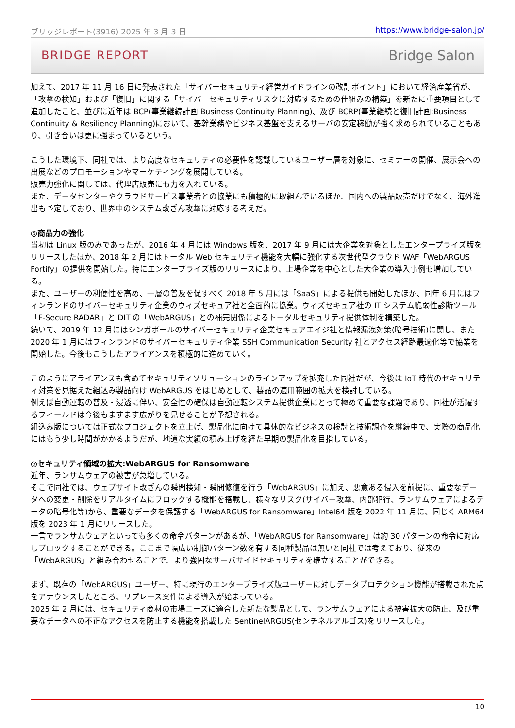ブリッジレポート(3916) 2025 年 3 月 3 日 https://www.bridge-salon.jp/
BRIDGE REPORT Bridge Salon
加えて、2017 年 11 月 16 日に発表された「サイバーセキュリティ経営ガイドラインの改訂ポイント」において経済産業省が、「攻撃の検知」および「復旧」に関する「サイバーセキュリティリスクに対応するための仕組みの構築」を新たに重要項目として追加したこと、並びに近年は BCP(事業継続計画:Business Continuity Planning)、及び BCRP(事業継続と復旧計画:Business Continuity & Resiliency Planning)において、基幹業務やビジネス基盤を支えるサーバの安定稼働が強く求められていることもあり、引き合いは更に強まっているという。
こうした環境下、同社では、より高度なセキュリティの必要性を認識しているユーザー層を対象に、セミナーの開催、展示会への出展などのプロモーションやマーケティングを展開している。
販売力強化に関しては、代理店販売にも力を入れている。
また、データセンターやクラウドサービス事業者との協業にも積極的に取組んでいるほか、国内への製品販売だけでなく、海外進出も予定しており、世界中のシステム改ざん攻撃に対応する考えだ。
◎商品力の強化
当初は Linux 版のみであったが、2016 年 4 月には Windows 版を、2017 年 9 月には大企業を対象としたエンタープライズ版をリリースしたほか、2018 年 2 月にはトータル Web セキュリティ機能を大幅に強化する次世代型クラウド WAF「WebARGUS Fortify」の提供を開始した。特にエンタープライズ版のリリースにより、上場企業を中心とした大企業の導入事例も増加している。
また、ユーザーの利便性を高め、一層の普及を促すべく 2018 年 5 月には「SaaS」による提供も開始したほか、同年 6 月にはフィンランドのサイバーセキュリティ企業のウィズセキュア社と全面的に協業。ウィズセキュア社の IT システム脆弱性診断ツール「F-Secure RADAR」と DIT の「WebARGUS」との補完関係によるトータルセキュリティ提供体制を構築した。
続いて、2019 年 12 月にはシンガポールのサイバーセキュリティ企業セキュアエイジ社と情報漏洩対策(暗号技術)に関し、また 2020 年 1 月にはフィンランドのサイバーセキュリティ企業 SSH Communication Security 社とアクセス経路最適化等で協業を開始した。今後もこうしたアライアンスを積極的に進めていく。
このようにアライアンスも含めてセキュリティソリューションのラインアップを拡充した同社だが、今後は IoT 時代のセキュリティ対策を見据えた組込み製品向け WebARGUS をはじめとして、製品の適用範囲の拡大を検討している。
例えば自動運転の普及・浸透に伴い、安全性の確保は自動運転システム提供企業にとって極めて重要な課題であり、同社が活躍するフィールドは今後もますます広がりを見せることが予想される。
組込み版については正式なプロジェクトを立上げ、製品化に向けて具体的なビジネスの検討と技術調査を継続中で、実際の商品化にはもう少し時間がかかるようだが、地道な実績の積み上げを経た早期の製品化を目指している。
◎セキュリティ領域の拡大:WebARGUS for Ransomware
近年、ランサムウェアの被害が急増している。
そこで同社では、ウェブサイト改ざんの瞬間検知・瞬間修復を行う「WebARGUS」に加え、悪意ある侵入を前提に、重要なデータへの変更・削除をリアルタイムにブロックする機能を搭載し、様々なリスク(サイバー攻撃、内部犯行、ランサムウェアによるデータの暗号化等)から、重要なデータを保護する「WebARGUS for Ransomware」Intel64 版を 2022 年 11 月に、同じく ARM64 版を 2023 年 1 月にリリースした。
一言でランサムウェアといっても多くの命令パターンがあるが、「WebARGUS for Ransomware」は約 30 パターンの命令に対応しブロックすることができる。ここまで幅広い制御パターン数を有する同種製品は無いと同社では考えており、従来の「WebARGUS」と組み合わせることで、より強固なサーバサイドセキュリティを確立することができる。
まず、既存の「WebARGUS」ユーザー、特に現行のエンタープライズ版ユーザーに対しデータプロテクション機能が搭載された点をアナウンスしたところ、リプレース案件による導入が始まっている。
2025 年 2 月には、セキュリティ商材の市場ニーズに適合した新たな製品として、ランサムウェアによる被害拡大の防止、及び重要なデータへの不正なアクセスを防止する機能を搭載した SentinelARGUS(センチネルアルゴス)をリリースした。
10